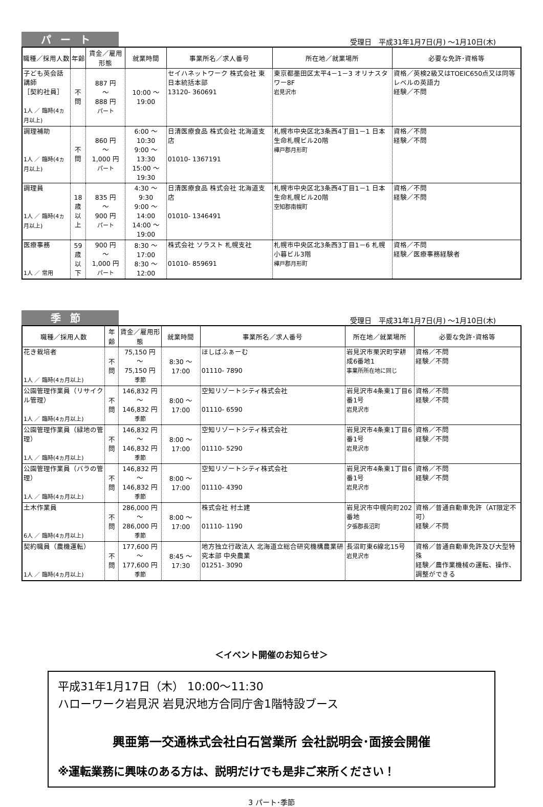パート
受理日　平成31年1月7日(月) ～1月10日(木)
| 職種／採用人数 | 年齢 | 賃金／雇用形態 | 就業時間 | 事業所名／求人番号 | 所在地／就業場所 | 必要な免許･資格等 |
| --- | --- | --- | --- | --- | --- | --- |
| 子ども英会話講師 ［契約社員］ 1人 ／ 臨時(4ヵ月以上) | 不問 | 887 円 ～ 888 円 パート | 10:00 ～ 19:00 | セイハネットワーク 株式会社 東日本統括本部 13120- 360691 | 東京都墨田区太平4－1－3 オリナスタワー8F 岩見沢市 | 資格／英検2級又はTOEIC650点又は同等レベルの英語力 経験／不問 |
| 調理補助 1人 ／ 臨時(4ヵ月以上) | 不問 | 860 円 ～ 1,000 円 パート | 6:00 ～ 10:30 9:00 ～ 13:30 15:00 ～ 19:30 | 日清医療食品 株式会社 北海道支店 01010- 1367191 | 札幌市中央区北3条西4丁目1－1 日本生命札幌ビル20階 樺戸郡月形町 | 資格／不問 経験／不問 |
| 調理員 1人 ／ 臨時(4ヵ月以上) | 18歳 以上 | 835 円 ～ 900 円 パート | 4:30 ～ 9:30 9:00 ～ 14:00 14:00 ～ 19:00 | 日清医療食品 株式会社 北海道支店 01010- 1346491 | 札幌市中央区北3条西4丁目1－1 日本生命札幌ビル20階 空知郡南幌町 | 資格／不問 経験／不問 |
| 医療事務 1人 ／ 常用 | 59歳 以下 | 900 円 ～ 1,000 円 パート | 8:30 ～ 17:00 8:30 ～ 12:00 | 株式会社 ソラスト 札幌支社 01010- 859691 | 札幌市中央区北3条西3丁目1－6 札幌小暮ビル3階 樺戸郡月形町 | 資格／不問 経験／医療事務経験者 |
季節
受理日　平成31年1月7日(月) ～1月10日(木)
| 職種／採用人数 | 年齢 | 賃金／雇用形態 | 就業時間 | 事業所名／求人番号 | 所在地／就業場所 | 必要な免許･資格等 |
| --- | --- | --- | --- | --- | --- | --- |
| 花き栽培者 1人 ／ 臨時(4ヵ月以上) | 不問 | 75,150 円 ～ 75,150 円 季節 | 8:30 ～ 17:00 | ほしばふぁーむ 01110- 7890 | 岩見沢市栗沢町字耕成6番地1 事業所所在地に同じ | 資格／不問 経験／不問 |
| 公園管理作業員（リサイクル管理） 1人 ／ 臨時(4ヵ月以上) | 不問 | 146,832 円 ～ 146,832 円 季節 | 8:00 ～ 17:00 | 空知リゾートシティ株式会社 01110- 6590 | 岩見沢市4条東1丁目6番1号 岩見沢市 | 資格／不問 経験／不問 |
| 公園管理作業員（緑地の管理） 1人 ／ 臨時(4ヵ月以上) | 不問 | 146,832 円 ～ 146,832 円 季節 | 8:00 ～ 17:00 | 空知リゾートシティ株式会社 01110- 5290 | 岩見沢市4条東1丁目6番1号 岩見沢市 | 資格／不問 経験／不問 |
| 公園管理作業員（バラの管理） 1人 ／ 臨時(4ヵ月以上) | 不問 | 146,832 円 ～ 146,832 円 季節 | 8:00 ～ 17:00 | 空知リゾートシティ株式会社 01110- 4390 | 岩見沢市4条東1丁目6番1号 岩見沢市 | 資格／不問 経験／不問 |
| 土木作業員 6人 ／ 臨時(4ヵ月以上) | 不問 | 286,000 円 ～ 286,000 円 季節 | 8:00 ～ 17:00 | 株式会社 村土建 01110- 1190 | 岩見沢市中幌向町202番地 夕張郡長沼町 | 資格／普通自動車免許（AT限定不可） 経験／不問 |
| 契約職員（農機運転） 1人 ／ 臨時(4ヵ月以上) | 不問 | 177,600 円 ～ 177,600 円 季節 | 8:45 ～ 17:30 | 地方独立行政法人 北海道立総合研究機構農業研究本部 中央農業 01251- 3090 | 長沼町東6線北15号 岩見沢市 | 資格／普通自動車免許及び大型特殊 経験／農作業機械の運転、操作、調整ができる |
＜イベント開催のお知らせ＞
平成31年1月17日（木） 10:00～11:30
ハローワーク岩見沢 岩見沢地方合同庁舎1階特設ブース
興亜第一交通株式会社白石営業所 会社説明会･面接会開催
※運転業務に興味のある方は、説明だけでも是非ご来所ください！
3 パート･季節